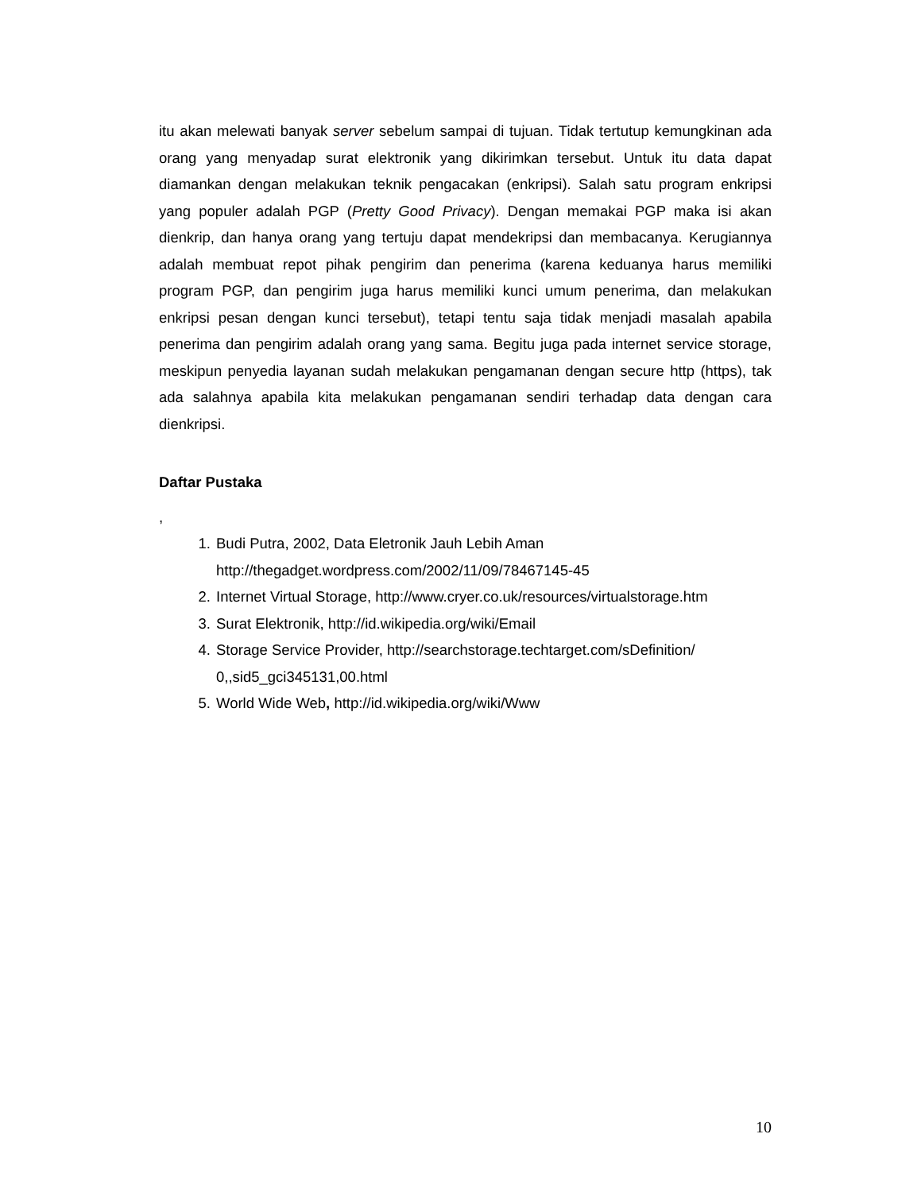itu akan melewati banyak server sebelum sampai di tujuan. Tidak tertutup kemungkinan ada orang yang menyadap surat elektronik yang dikirimkan tersebut. Untuk itu data dapat diamankan dengan melakukan teknik pengacakan (enkripsi). Salah satu program enkripsi yang populer adalah PGP (Pretty Good Privacy). Dengan memakai PGP maka isi akan dienkrip, dan hanya orang yang tertuju dapat mendekripsi dan membacanya. Kerugiannya adalah membuat repot pihak pengirim dan penerima (karena keduanya harus memiliki program PGP, dan pengirim juga harus memiliki kunci umum penerima, dan melakukan enkripsi pesan dengan kunci tersebut), tetapi tentu saja tidak menjadi masalah apabila penerima dan pengirim adalah orang yang sama. Begitu juga pada internet service storage, meskipun penyedia layanan sudah melakukan pengamanan dengan secure http (https), tak ada salahnya apabila kita melakukan pengamanan sendiri terhadap data dengan cara dienkripsi.
Daftar Pustaka
,
1. Budi Putra, 2002, Data Eletronik Jauh Lebih Aman
http://thegadget.wordpress.com/2002/11/09/78467145-45
2. Internet Virtual Storage, http://www.cryer.co.uk/resources/virtualstorage.htm
3. Surat Elektronik, http://id.wikipedia.org/wiki/Email
4. Storage Service Provider, http://searchstorage.techtarget.com/sDefinition/
0,,sid5_gci345131,00.html
5. World Wide Web, http://id.wikipedia.org/wiki/Www
10